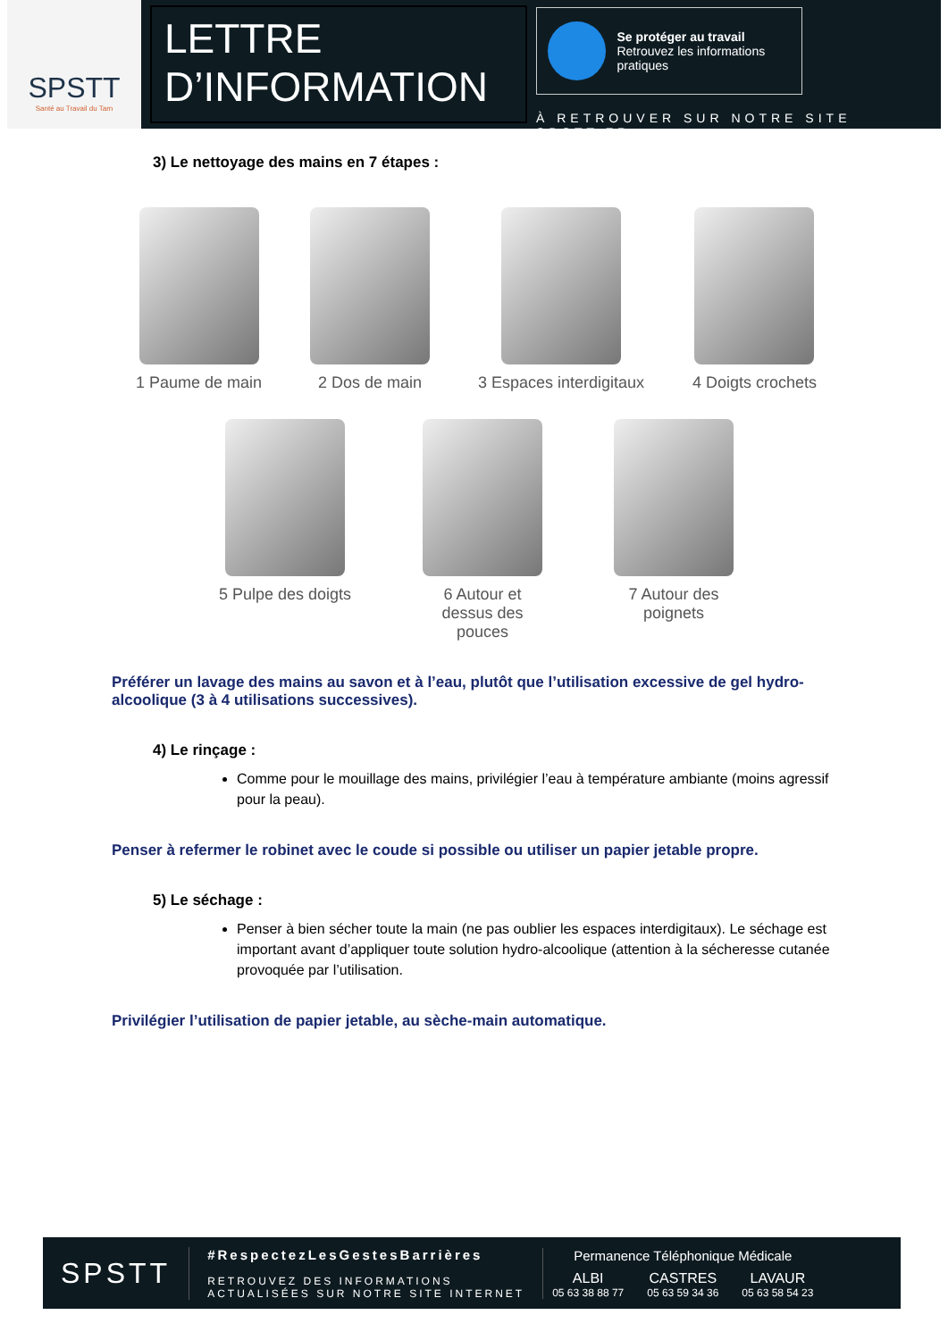SPSTT
Santé au Travail du Tarn
LETTRE
D’INFORMATION
Se protéger au travail
Retrouvez les informations pratiques
À RETROUVER SUR NOTRE SITE SPSTT.FR
3) Le nettoyage des mains en 7 étapes :
1 Paume de main 2 Dos de main 3 Espaces interdigitaux 4 Doigts crochets
5 Pulpe des doigts 6 Autour et
dessus des
pouces
7 Autour des
poignets
Préférer un lavage des mains au savon et à l’eau, plutôt que l’utilisation excessive de gel hydro-alcoolique (3 à 4 utilisations successives).
4) Le rinçage :
Comme pour le mouillage des mains, privilégier l’eau à température ambiante (moins agressif pour la peau).
Penser à refermer le robinet avec le coude si possible ou utiliser un papier jetable propre.
5) Le séchage :
Penser à bien sécher toute la main (ne pas oublier les espaces interdigitaux). Le séchage est important avant d’appliquer toute solution hydro-alcoolique (attention à la sécheresse cutanée provoquée par l’utilisation.
Privilégier l’utilisation de papier jetable, au sèche-main automatique.
SPSTT
#RespectezLesGestesBarrières
RETROUVEZ DES INFORMATIONS
ACTUALISÉES SUR NOTRE SITE INTERNET
Permanence Téléphonique Médicale
ALBI
05 63 38 88 77
CASTRES
05 63 59 34 36
LAVAUR
05 63 58 54 23